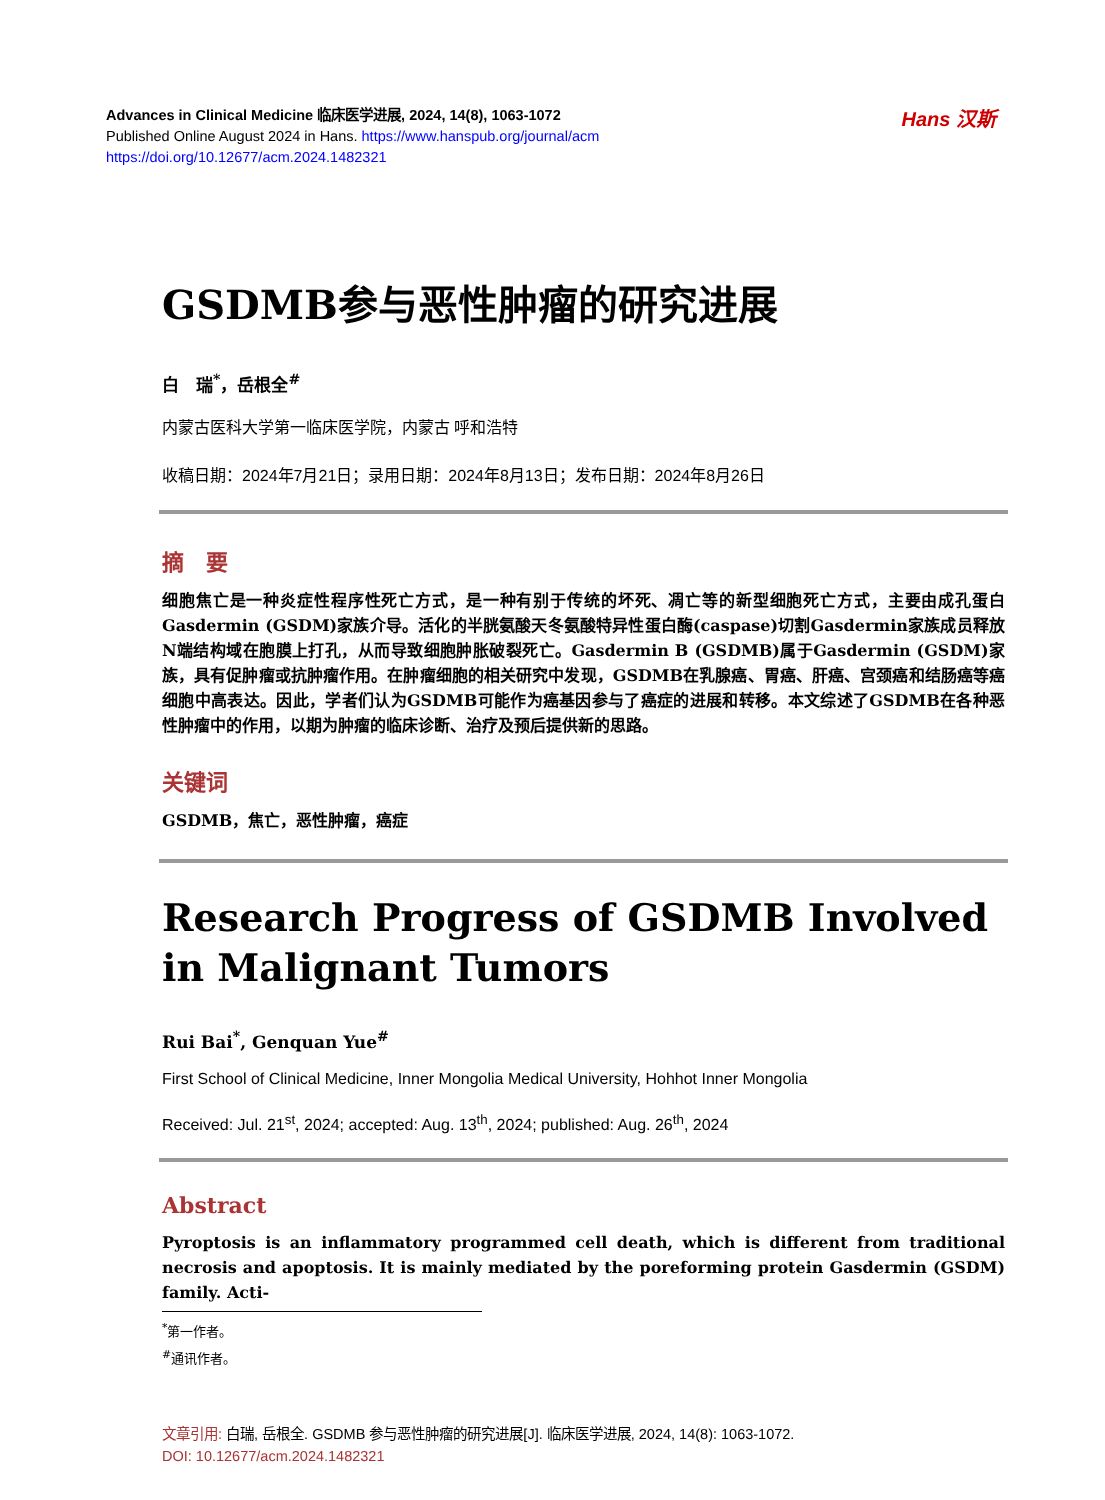Advances in Clinical Medicine 临床医学进展, 2024, 14(8), 1063-1072
Published Online August 2024 in Hans. https://www.hanspub.org/journal/acm
https://doi.org/10.12677/acm.2024.1482321
Hans 汉斯
GSDMB参与恶性肿瘤的研究进展
白　瑞<sup>*</sup>，岳根全<sup>#</sup>
内蒙古医科大学第一临床医学院，内蒙古 呼和浩特
收稿日期：2024年7月21日；录用日期：2024年8月13日；发布日期：2024年8月26日
摘　要
细胞焦亡是一种炎症性程序性死亡方式，是一种有别于传统的坏死、凋亡等的新型细胞死亡方式，主要由成孔蛋白Gasdermin (GSDM)家族介导。活化的半胱氨酸天冬氨酸特异性蛋白酶(caspase)切割Gasdermin家族成员释放N端结构域在胞膜上打孔，从而导致细胞肿胀破裂死亡。Gasdermin B (GSDMB)属于Gasdermin (GSDM)家族，具有促肿瘤或抗肿瘤作用。在肿瘤细胞的相关研究中发现，GSDMB在乳腺癌、胃癌、肝癌、宫颈癌和结肠癌等癌细胞中高表达。因此，学者们认为GSDMB可能作为癌基因参与了癌症的进展和转移。本文综述了GSDMB在各种恶性肿瘤中的作用，以期为肿瘤的临床诊断、治疗及预后提供新的思路。
关键词
GSDMB，焦亡，恶性肿瘤，癌症
Research Progress of GSDMB Involved in Malignant Tumors
Rui Bai<sup>*</sup>, Genquan Yue<sup>#</sup>
First School of Clinical Medicine, Inner Mongolia Medical University, Hohhot Inner Mongolia
Received: Jul. 21<sup>st</sup>, 2024; accepted: Aug. 13<sup>th</sup>, 2024; published: Aug. 26<sup>th</sup>, 2024
Abstract
Pyroptosis is an inflammatory programmed cell death, which is different from traditional necrosis and apoptosis. It is mainly mediated by the poreforming protein Gasdermin (GSDM) family. Acti-
<sup>*</sup> 第一作者。
<sup>#</sup> 通讯作者。
文章引用: 白瑞, 岳根全. GSDMB 参与恶性肿瘤的研究进展[J]. 临床医学进展, 2024, 14(8): 1063-1072.
DOI: 10.12677/acm.2024.1482321